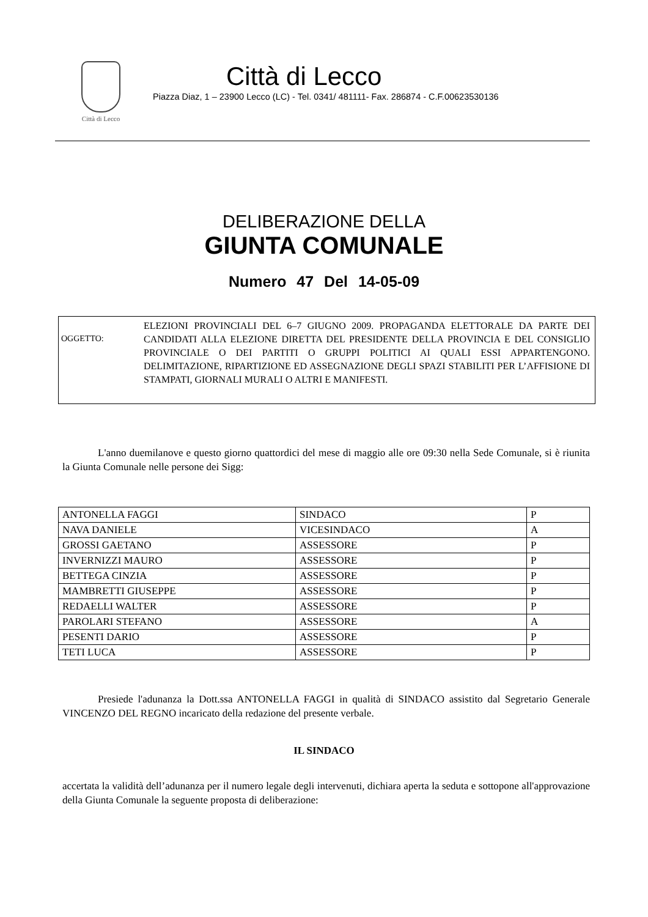Città di Lecco
Città di Lecco
Piazza Diaz, 1 – 23900 Lecco (LC) - Tel. 0341/ 481111- Fax. 286874 - C.F.00623530136
DELIBERAZIONE DELLA
GIUNTA COMUNALE
Numero 47 Del 14-05-09
OGGETTO:
ELEZIONI PROVINCIALI DEL 6–7 GIUGNO 2009. PROPAGANDA ELETTORALE DA PARTE DEI CANDIDATI ALLA ELEZIONE DIRETTA DEL PRESIDENTE DELLA PROVINCIA E DEL CONSIGLIO PROVINCIALE O DEI PARTITI O GRUPPI POLITICI AI QUALI ESSI APPARTENGONO. DELIMITAZIONE, RIPARTIZIONE ED ASSEGNAZIONE DEGLI SPAZI STABILITI PER L’AFFISIONE DI STAMPATI, GIORNALI MURALI O ALTRI E MANIFESTI.
L'anno duemilanove e questo giorno quattordici del mese di maggio alle ore 09:30 nella Sede Comunale, si è riunita la Giunta Comunale nelle persone dei Sigg:
| ANTONELLA FAGGI | SINDACO | P |
| NAVA DANIELE | VICESINDACO | A |
| GROSSI GAETANO | ASSESSORE | P |
| INVERNIZZI MAURO | ASSESSORE | P |
| BETTEGA CINZIA | ASSESSORE | P |
| MAMBRETTI GIUSEPPE | ASSESSORE | P |
| REDAELLI WALTER | ASSESSORE | P |
| PAROLARI STEFANO | ASSESSORE | A |
| PESENTI DARIO | ASSESSORE | P |
| TETI LUCA | ASSESSORE | P |
Presiede l'adunanza la Dott.ssa ANTONELLA FAGGI in qualità di SINDACO assistito dal Segretario Generale VINCENZO DEL REGNO incaricato della redazione del presente verbale.
IL SINDACO
accertata la validità dell’adunanza per il numero legale degli intervenuti, dichiara aperta la seduta e sottopone all'approvazione della Giunta Comunale la seguente proposta di deliberazione: